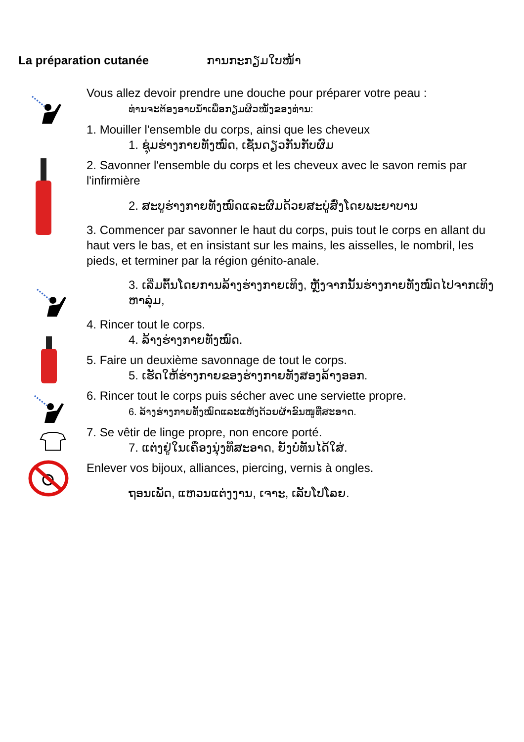La préparation cutanée ການກະກຽມໃບໜ້າ
Vous allez devoir prendre une douche pour préparer votre peau :
ທ່ານຈະຕ້ອງອາບນ້ຳເພື່ອກຽມຜິວໜັງຂອງທ່ານ:
1. Mouiller l'ensemble du corps, ainsi que les cheveux
1. ຊຸ່ມຮ່າງກາຍທັງໝົດ, ເຊັ່ນດຽວກັນກັບຜົມ
2. Savonner l'ensemble du corps et les cheveux avec le savon remis par l'infirmière
2. ສະບູຮ່າງກາຍທັງໝົດແລະຜົມດ້ວຍສະບູ່ສົ່ງໂດຍພະຍາບານ
3. Commencer par savonner le haut du corps, puis tout le corps en allant du haut vers le bas, et en insistant sur les mains, les aisselles, le nombril, les pieds, et terminer par la région génito-anale.
3. ເລີ່ມຕົ້ນໂດຍການລ້າງຮ່າງກາຍເທິງ, ຫຼັງຈາກນັ້ນຮ່າງກາຍທັງໝົດໄປຈາກເທິງຫາລຸ່ມ,
4. Rincer tout le corps.
4. ລ້າງຮ່າງກາຍທັງໝົດ.
5. Faire un deuxième savonnage de tout le corps.
5. ເຮັດໃຫ້ຮ່າງກາຍຂອງຮ່າງກາຍທັງສອງລ້າງອອກ.
6. Rincer tout le corps puis sécher avec une serviette propre.
6. ລ້າງຮ່າງກາຍທັງໝົດແລະແຫ້ງດ້ວຍຜ້າຂົນໜູທີ່ສະອາດ.
7. Se vêtir de linge propre, non encore porté.
7. ແຕ່ງຢູ່ໃນເຄື່ອງນຸ່ງທີ່ສະອາດ, ຍັງບໍ່ທັນໄດ້ໃສ່.
Enlever vos bijoux, alliances, piercing, vernis à ongles.
ຖອນເພັດ, ແຫວນແຕ່ງງານ, ເຈາະ, ເລັບໂປໂລຍ.